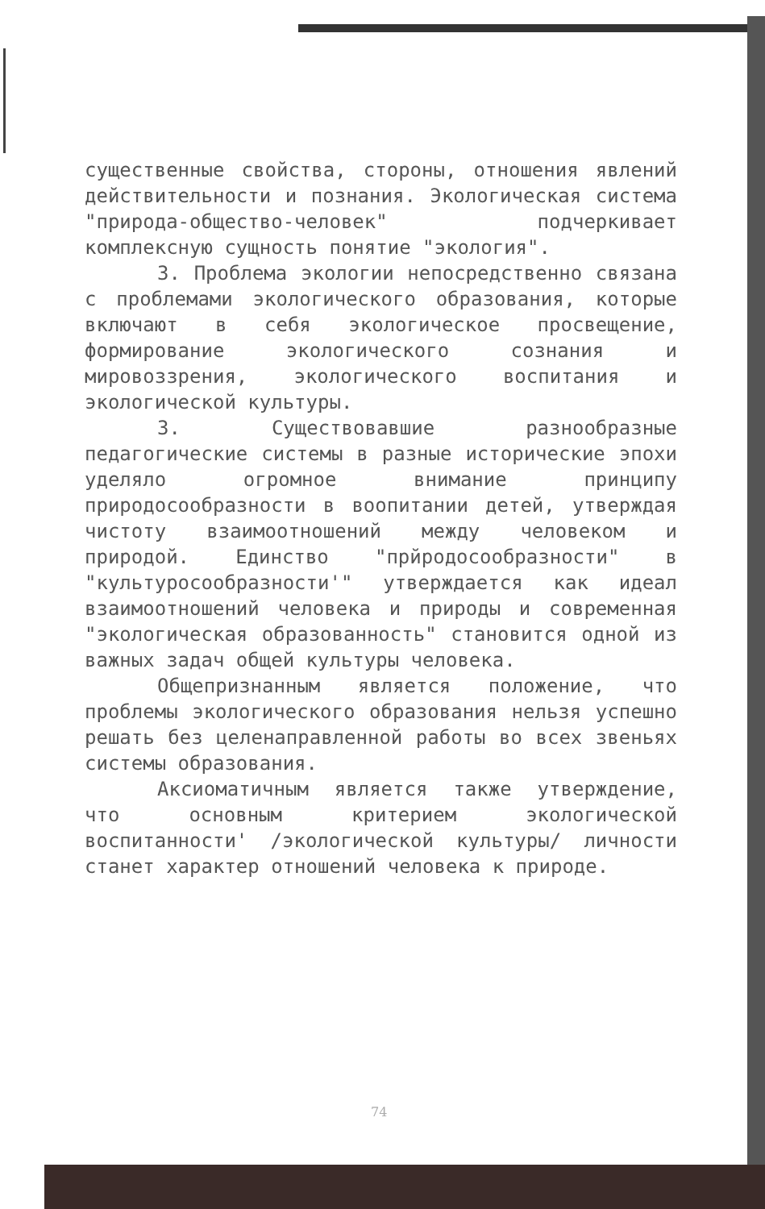существенные свойства, стороны, отношения явлений действительности и познания. Экологическая система "природа-общество-человек" подчеркивает комплексную сущность понятие "экология".
3. Проблема экологии непосредственно связана с проблемами экологического образования, которые включают в себя экологическое просвещение, формирование экологического сознания и мировоззрения, экологического воспитания и экологической культуры.
3. Существовавшие разнообразные педагогические системы в разные исторические эпохи уделяло огромное внимание принципу природосообразности в воопитании детей, утверждая чистоту взаимоотношений между человеком и природой. Единство "прйродосообразности" в "культуросообразности'" утверждается как идеал взаимоотношений человека и природы и современная "экологическая образованность" становится одной из важных задач общей культуры человека.
Общепризнанным является положение, что проблемы экологического образования нельзя успешно решать без целенаправленной работы во всех звеньях системы образования.
Аксиоматичным является также утверждение, что основным критерием экологической воспитанности' /экологической культуры/ личности станет характер отношений человека к природе.
74